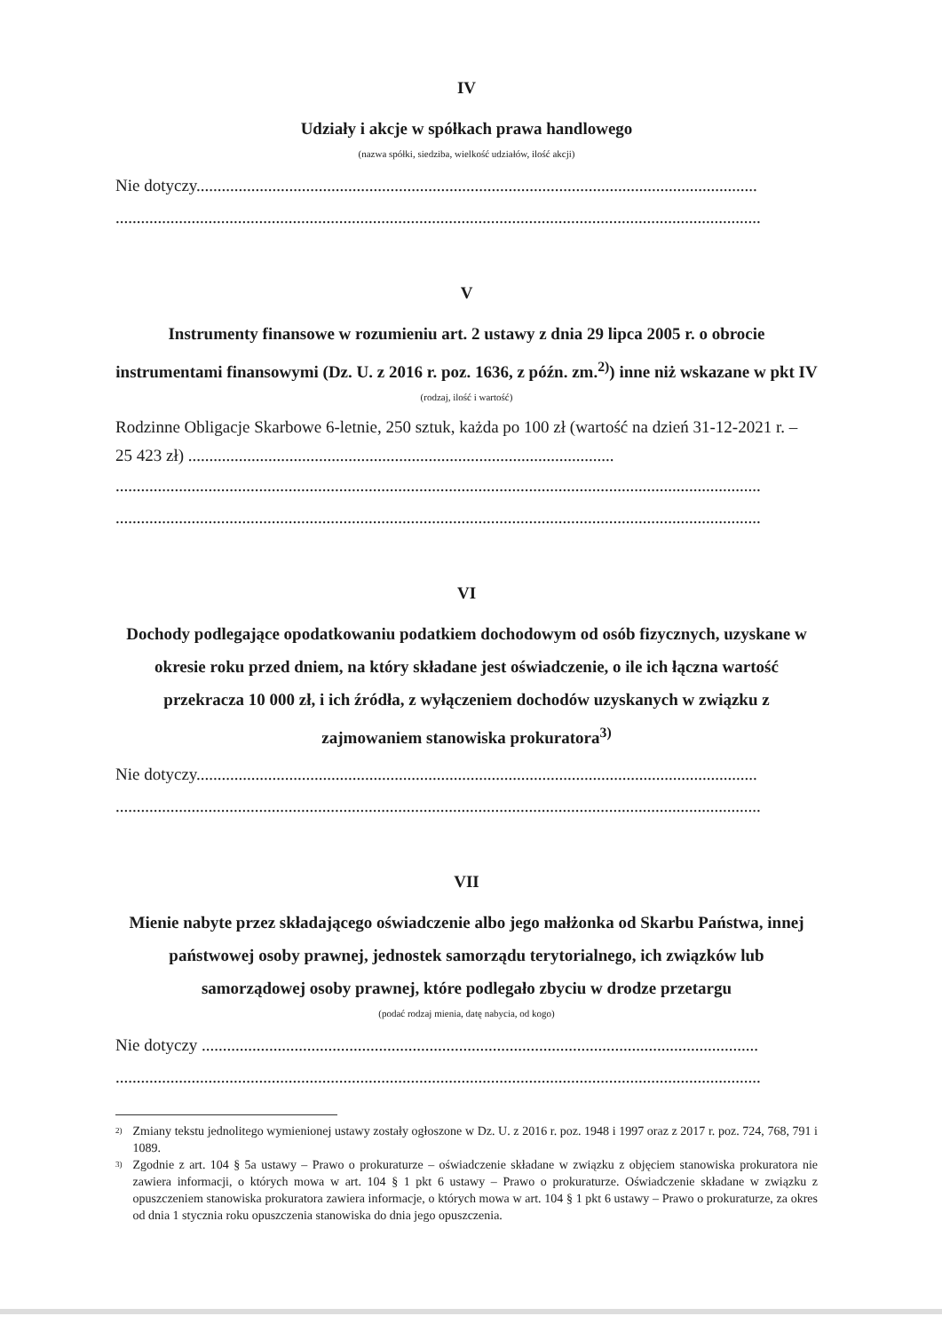IV
Udziały i akcje w spółkach prawa handlowego
(nazwa spółki, siedziba, wielkość udziałów, ilość akcji)
Nie dotyczy.....................................................................................................................................
.........................................................................................................................................................
V
Instrumenty finansowe w rozumieniu art. 2 ustawy z dnia 29 lipca 2005 r. o obrocie instrumentami finansowymi (Dz. U. z 2016 r. poz. 1636, z późn. zm.<sup>2)</sup>) inne niż wskazane w pkt IV
(rodzaj, ilość i wartość)
Rodzinne Obligacje Skarbowe 6-letnie, 250 sztuk, każda po 100 zł (wartość na dzień 31-12-2021 r. – 25 423 zł) .....................................................................................................
.........................................................................................................................................................
.........................................................................................................................................................
VI
Dochody podlegające opodatkowaniu podatkiem dochodowym od osób fizycznych, uzyskane w okresie roku przed dniem, na który składane jest oświadczenie, o ile ich łączna wartość przekracza 10 000 zł, i ich źródła, z wyłączeniem dochodów uzyskanych w związku z zajmowaniem stanowiska prokuratora<sup>3)</sup>
Nie dotyczy.....................................................................................................................................
.........................................................................................................................................................
VII
Mienie nabyte przez składającego oświadczenie albo jego małżonka od Skarbu Państwa, innej państwowej osoby prawnej, jednostek samorządu terytorialnego, ich związków lub samorządowej osoby prawnej, które podlegało zbyciu w drodze przetargu
(podać rodzaj mienia, datę nabycia, od kogo)
Nie dotyczy ....................................................................................................................................
.........................................................................................................................................................
<sup>2)</sup> Zmiany tekstu jednolitego wymienionej ustawy zostały ogłoszone w Dz. U. z 2016 r. poz. 1948 i 1997 oraz z 2017 r. poz. 724, 768, 791 i 1089.
<sup>3)</sup> Zgodnie z art. 104 § 5a ustawy – Prawo o prokuraturze – oświadczenie składane w związku z objęciem stanowiska prokuratora nie zawiera informacji, o których mowa w art. 104 § 1 pkt 6 ustawy – Prawo o prokuraturze. Oświadczenie składane w związku z opuszczeniem stanowiska prokuratora zawiera informacje, o których mowa w art. 104 § 1 pkt 6 ustawy – Prawo o prokuraturze, za okres od dnia 1 stycznia roku opuszczenia stanowiska do dnia jego opuszczenia.